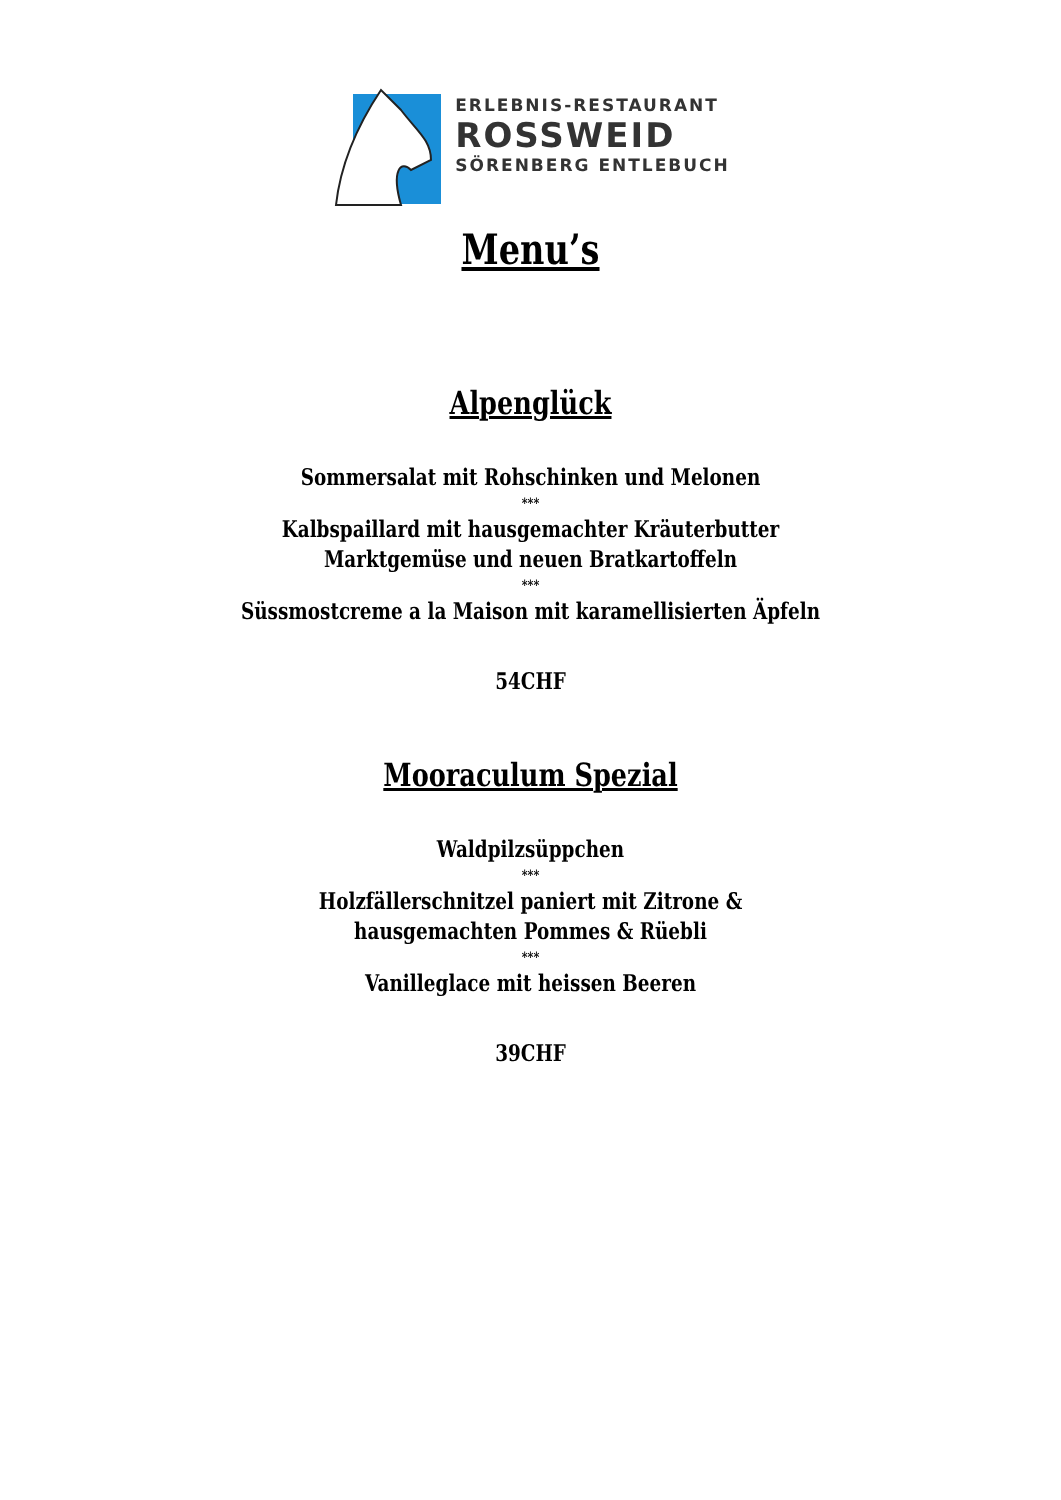ERLEBNIS-RESTAURANT
ROSSWEID
SÖRENBERG ENTLEBUCH
Menu’s
Alpenglück
Sommersalat mit Rohschinken und Melonen
***
Kalbspaillard mit hausgemachter Kräuterbutter
Marktgemüse und neuen Bratkartoffeln
***
Süssmostcreme a la Maison mit karamellisierten Äpfeln
54CHF
Mooraculum Spezial
Waldpilzsüppchen
***
Holzfällerschnitzel paniert mit Zitrone &
hausgemachten Pommes & Rüebli
***
Vanilleglace mit heissen Beeren
39CHF